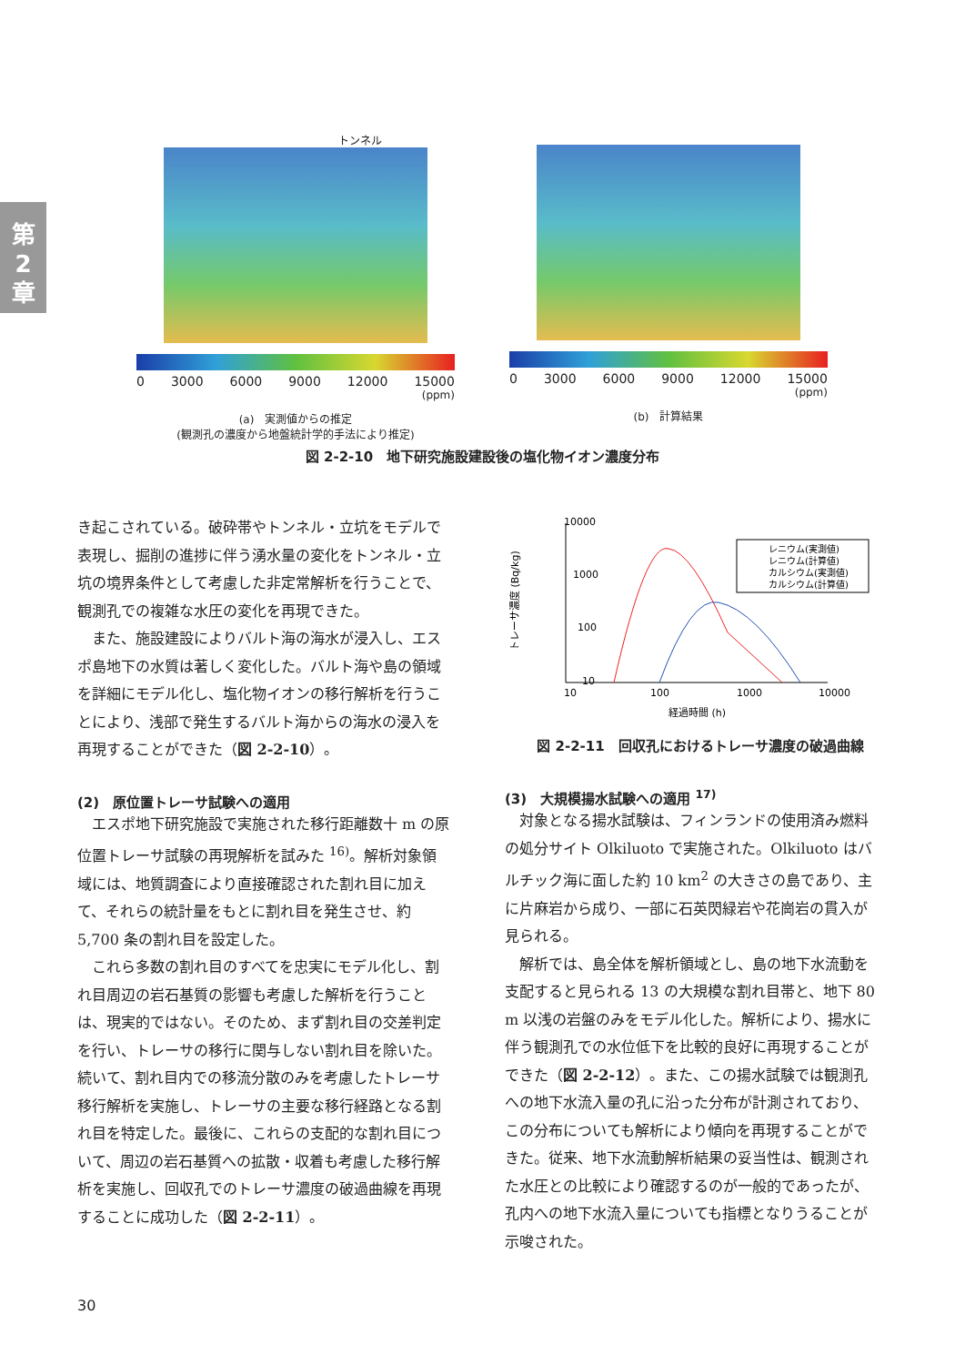第
2
章
トンネル
0 3000 6000 9000 12000 15000
(ppm)
(a)　実測値からの推定
(観測孔の濃度から地盤統計学的手法により推定)
0 3000 6000 9000 12000 15000
(ppm)
(b)　計算結果
図 2-2-10　地下研究施設建設後の塩化物イオン濃度分布
き起こされている。破砕帯やトンネル・立坑をモデルで表現し、掘削の進捗に伴う湧水量の変化をトンネル・立坑の境界条件として考慮した非定常解析を行うことで、観測孔での複雑な水圧の変化を再現できた。
また、施設建設によりバルト海の海水が浸入し、エスポ島地下の水質は著しく変化した。バルト海や島の領域を詳細にモデル化し、塩化物イオンの移行解析を行うことにより、浅部で発生するバルト海からの海水の浸入を再現することができた（図 2-2-10）。
(2)　原位置トレーサ試験への適用
エスポ地下研究施設で実施された移行距離数十 m の原位置トレーサ試験の再現解析を試みた <sup>16)</sup>。解析対象領域には、地質調査により直接確認された割れ目に加えて、それらの統計量をもとに割れ目を発生させ、約 5,700 条の割れ目を設定した。
これら多数の割れ目のすべてを忠実にモデル化し、割れ目周辺の岩石基質の影響も考慮した解析を行うことは、現実的ではない。そのため、まず割れ目の交差判定を行い、トレーサの移行に関与しない割れ目を除いた。続いて、割れ目内での移流分散のみを考慮したトレーサ移行解析を実施し、トレーサの主要な移行経路となる割れ目を特定した。最後に、これらの支配的な割れ目について、周辺の岩石基質への拡散・収着も考慮した移行解析を実施し、回収孔でのトレーサ濃度の破過曲線を再現することに成功した（図 2-2-11）。
10000
1000
100
10
トレーサ濃度 (Bq/kg)
10
100
1000
10000
経過時間 (h)
レニウム(実測値)
レニウム(計算値)
カルシウム(実測値)
カルシウム(計算値)
図 2-2-11　回収孔におけるトレーサ濃度の破過曲線
(3)　大規模揚水試験への適用 <sup>17)</sup>
対象となる揚水試験は、フィンランドの使用済み燃料の処分サイト Olkiluoto で実施された。Olkiluoto はバルチック海に面した約 10 km<sup>2</sup> の大きさの島であり、主に片麻岩から成り、一部に石英閃緑岩や花崗岩の貫入が見られる。
解析では、島全体を解析領域とし、島の地下水流動を支配すると見られる 13 の大規模な割れ目帯と、地下 80 m 以浅の岩盤のみをモデル化した。解析により、揚水に伴う観測孔での水位低下を比較的良好に再現することができた（図 2-2-12）。また、この揚水試験では観測孔への地下水流入量の孔に沿った分布が計測されており、この分布についても解析により傾向を再現することができた。従来、地下水流動解析結果の妥当性は、観測された水圧との比較により確認するのが一般的であったが、孔内への地下水流入量についても指標となりうることが示唆された。
30